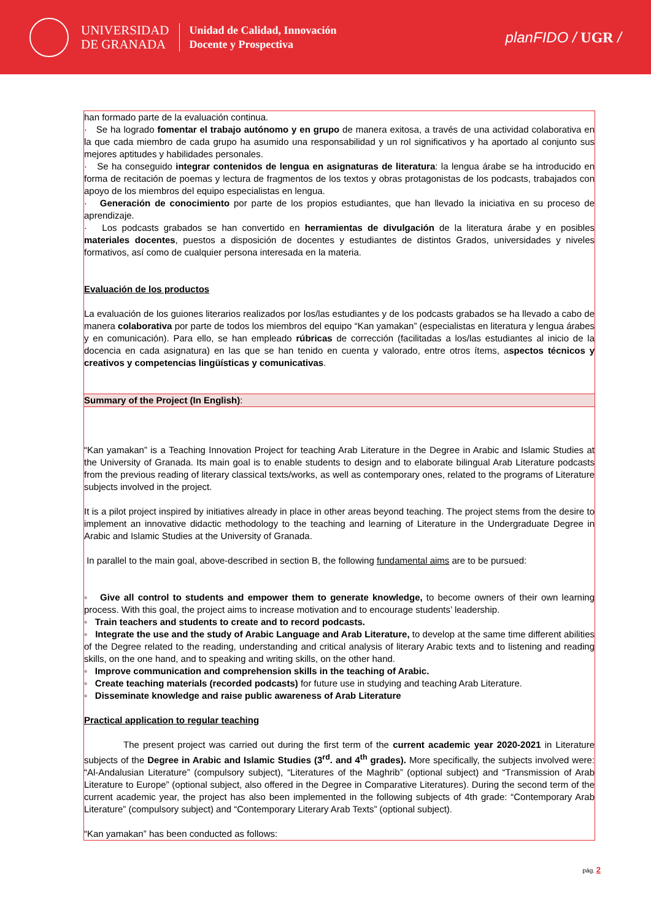UNIVERSIDAD
DE GRANADA
Unidad de Calidad, Innovación
Docente y Prospectiva
planFIDO / UGR /
han formado parte de la evaluación continua.
· Se ha logrado fomentar el trabajo autónomo y en grupo de manera exitosa, a través de una actividad colaborativa en la que cada miembro de cada grupo ha asumido una responsabilidad y un rol significativos y ha aportado al conjunto sus mejores aptitudes y habilidades personales.
· Se ha conseguido integrar contenidos de lengua en asignaturas de literatura: la lengua árabe se ha introducido en forma de recitación de poemas y lectura de fragmentos de los textos y obras protagonistas de los podcasts, trabajados con apoyo de los miembros del equipo especialistas en lengua.
· Generación de conocimiento por parte de los propios estudiantes, que han llevado la iniciativa en su proceso de aprendizaje.
· Los podcasts grabados se han convertido en herramientas de divulgación de la literatura árabe y en posibles materiales docentes, puestos a disposición de docentes y estudiantes de distintos Grados, universidades y niveles formativos, así como de cualquier persona interesada en la materia.
Evaluación de los productos
La evaluación de los guiones literarios realizados por los/las estudiantes y de los podcasts grabados se ha llevado a cabo de manera colaborativa por parte de todos los miembros del equipo “Kan yamakan” (especialistas en literatura y lengua árabes y en comunicación). Para ello, se han empleado rúbricas de corrección (facilitadas a los/las estudiantes al inicio de la docencia en cada asignatura) en las que se han tenido en cuenta y valorado, entre otros ítems, aspectos técnicos y creativos y competencias lingüísticas y comunicativas.
Summary of the Project (In English):
“Kan yamakan” is a Teaching Innovation Project for teaching Arab Literature in the Degree in Arabic and Islamic Studies at the University of Granada. Its main goal is to enable students to design and to elaborate bilingual Arab Literature podcasts from the previous reading of literary classical texts/works, as well as contemporary ones, related to the programs of Literature subjects involved in the project.
It is a pilot project inspired by initiatives already in place in other areas beyond teaching. The project stems from the desire to implement an innovative didactic methodology to the teaching and learning of Literature in the Undergraduate Degree in Arabic and Islamic Studies at the University of Granada.
In parallel to the main goal, above-described in section B, the following fundamental aims are to be pursued:
◦ Give all control to students and empower them to generate knowledge, to become owners of their own learning process. With this goal, the project aims to increase motivation and to encourage students’ leadership.
◦ Train teachers and students to create and to record podcasts.
◦ Integrate the use and the study of Arabic Language and Arab Literature, to develop at the same time different abilities of the Degree related to the reading, understanding and critical analysis of literary Arabic texts and to listening and reading skills, on the one hand, and to speaking and writing skills, on the other hand.
◦ Improve communication and comprehension skills in the teaching of Arabic.
◦ Create teaching materials (recorded podcasts) for future use in studying and teaching Arab Literature.
◦ Disseminate knowledge and raise public awareness of Arab Literature
Practical application to regular teaching
The present project was carried out during the first term of the current academic year 2020-2021 in Literature subjects of the Degree in Arabic and Islamic Studies (3<sup>rd</sup>. and 4<sup>th</sup> grades). More specifically, the subjects involved were: “Al-Andalusian Literature” (compulsory subject), “Literatures of the Maghrib” (optional subject) and “Transmission of Arab Literature to Europe” (optional subject, also offered in the Degree in Comparative Literatures). During the second term of the current academic year, the project has also been implemented in the following subjects of 4th grade: “Contemporary Arab Literature” (compulsory subject) and “Contemporary Literary Arab Texts” (optional subject).
“Kan yamakan” has been conducted as follows:
pág. 2